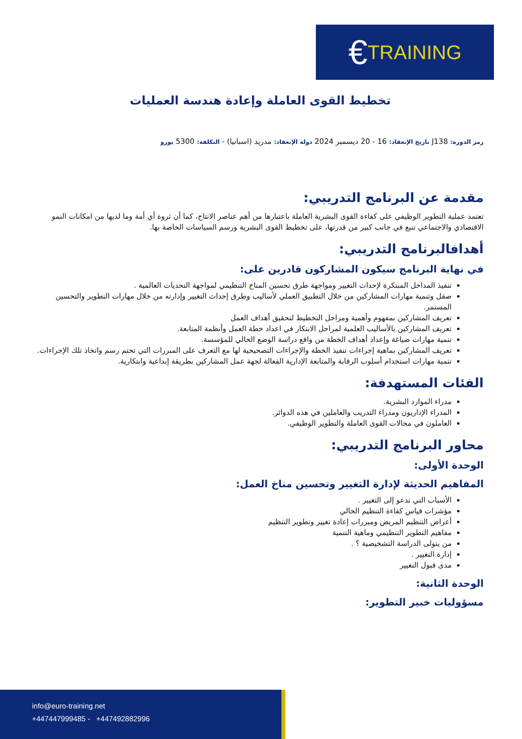€ TRAINING
تخطيط القوى العاملة وإعادة هندسة العمليات
رمز الدورة: J138 تاريخ الإنعقاد: 16 - 20 ديسمبر 2024 دولة الإنعقاد: مدريد (اسبانيا) - التكلفة: 5300 يورو
مقدمة عن البرنامج التدريبي:
تعتمد عملية التطوير الوظيفي على كفاءة القوى البشرية العاملة باعتبارها من أهم عناصر الانتاج، كما أن ثروة أي أمة وما لديها من امكانات النمو الاقتصادي والاجتماعي تنبع في جانب كبير من قدرتها، على تخطيط القوى البشرية ورسم السياسات الخاصة بها.
أهدافالبرنامج التدريبي:
في نهاية البرنامج سيكون المشاركون قادرين على:
تنفيذ المداخل المبتكرة لإحداث التغيير ومواجهة طرق تحسين المناخ التنظيمي لمواجهة التحديات العالمية .
صقل وتنمية مهارات المشاركين من خلال التطبيق العملي لأساليب وطرق إحداث التغيير وإدارته من خلال مهارات التطوير والتحسين المستمر.
تعريف المشاركين بمفهوم وأهمية ومراحل التخطيط لتحقيق أهداف العمل
تعريف المشاركين بالأساليب العلمية لمراحل الابتكار في اعداد خطة العمل وأنظمة المتابعة.
تنمية مهارات صياغة وإعداد أهداف الخطة من واقع دراسة الوضع الحالي للمؤسسة.
تعريف المشاركين بماهية إجراءات تنفيذ الخطة والإجراءات التصحيحية لها مع التعرف على المبررات التي تحتم رسم واتخاذ تلك الإجراءات.
تنمية مهارات استخدام أسلوب الرقابة والمتابعة الإدارية الفعالة لجهة عمل المشاركين بطريقة إبداعية وابتكارية.
الفئات المستهدفة:
مدراء الموارد البشرية.
المدراء الإداريون ومدراء التدريب والعاملين في هذه الدوائر.
العاملون في مجالات القوى العاملة والتطوير الوظيفي.
محاور البرنامج التدريبي:
الوحدة الأولى:
المفاهيم الحديثة لإدارة التغيير وتحسين مناخ العمل:
الأسباب التي تدعو إلى التغيير .
مؤشرات قياس كفاءة التنظيم الحالي
أعراض التنظيم المريض ومبررات إعادة تغيير وتطوير التنظيم
مفاهيم التطوير التنظيمي وماهية التنمية
من يتولى الدراسة التشخيصية ؟ .
إدارة التغيير .
مدى قبول التغيير
الوحدة الثانية:
مسؤوليات خبير التطوير:
info@euro-training.net
+447447999485 - +447492882996